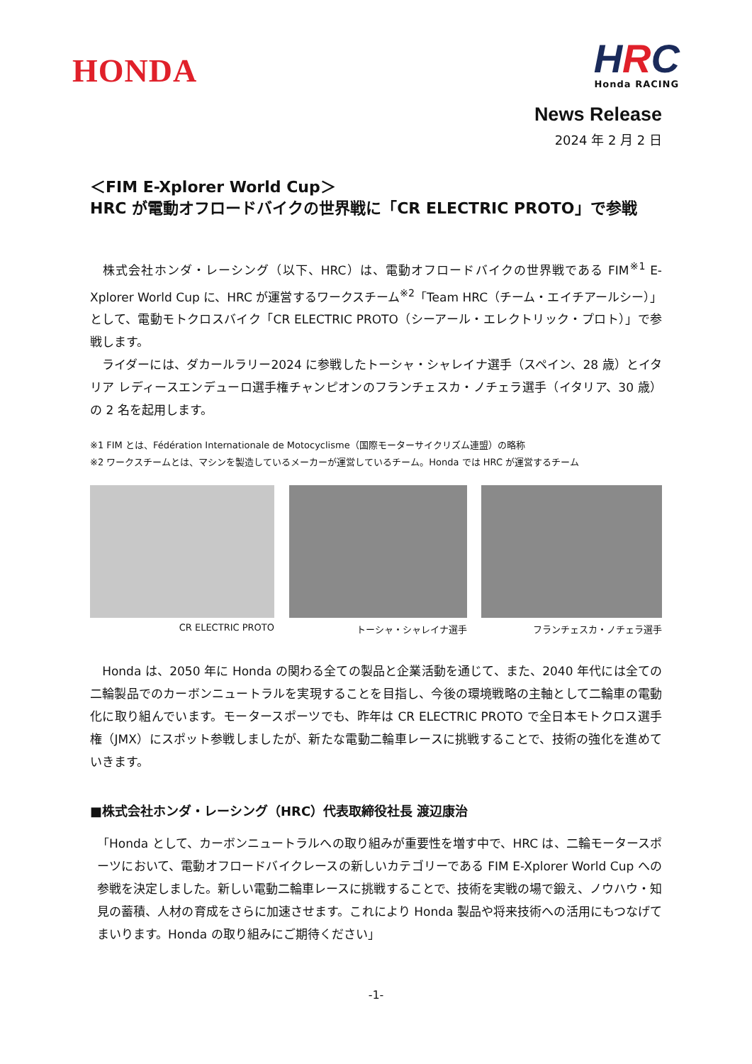HONDA
HRC
Honda RACING
News Release
2024 年 2 月 2 日
＜FIM E-Xplorer World Cup＞
HRC が電動オフロードバイクの世界戦に「CR ELECTRIC PROTO」で参戦
　株式会社ホンダ・レーシング（以下、HRC）は、電動オフロードバイクの世界戦である FIM<sup>※1</sup> E-Xplorer World Cup に、HRC が運営するワークスチーム<sup>※2</sup>「Team HRC（チーム・エイチアールシー）」として、電動モトクロスバイク「CR ELECTRIC PROTO（シーアール・エレクトリック・プロト）」で参戦します。
　ライダーには、ダカールラリー2024 に参戦したトーシャ・シャレイナ選手（スペイン、28 歳）とイタリア レディースエンデューロ選手権チャンピオンのフランチェスカ・ノチェラ選手（イタリア、30 歳）の 2 名を起用します。
※1 FIM とは、Fédération Internationale de Motocyclisme（国際モーターサイクリズム連盟）の略称
※2 ワークスチームとは、マシンを製造しているメーカーが運営しているチーム。Honda では HRC が運営するチーム
CR ELECTRIC PROTO トーシャ・シャレイナ選手 フランチェスカ・ノチェラ選手
　Honda は、2050 年に Honda の関わる全ての製品と企業活動を通じて、また、2040 年代には全ての二輪製品でのカーボンニュートラルを実現することを目指し、今後の環境戦略の主軸として二輪車の電動化に取り組んでいます。モータースポーツでも、昨年は CR ELECTRIC PROTO で全日本モトクロス選手権（JMX）にスポット参戦しましたが、新たな電動二輪車レースに挑戦することで、技術の強化を進めていきます。
■株式会社ホンダ・レーシング（HRC）代表取締役社長 渡辺康治
「Honda として、カーボンニュートラルへの取り組みが重要性を増す中で、HRC は、二輪モータースポーツにおいて、電動オフロードバイクレースの新しいカテゴリーである FIM E-Xplorer World Cup への参戦を決定しました。新しい電動二輪車レースに挑戦することで、技術を実戦の場で鍛え、ノウハウ・知見の蓄積、人材の育成をさらに加速させます。これにより Honda 製品や将来技術への活用にもつなげてまいります。Honda の取り組みにご期待ください」
-1-